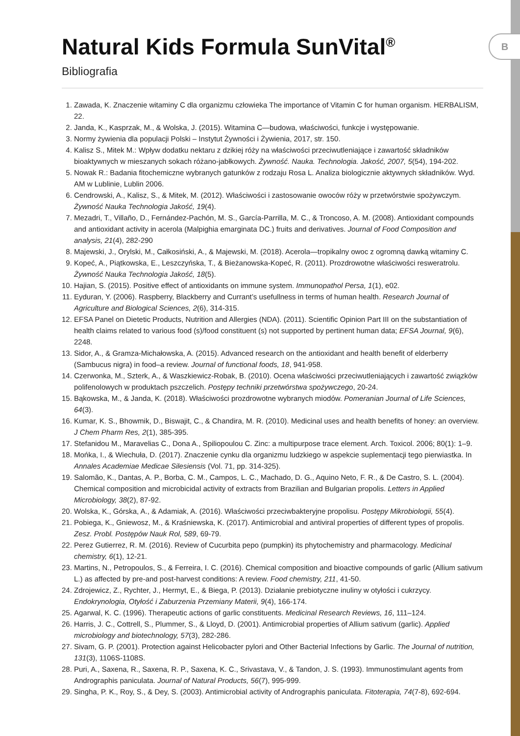B
Natural Kids Formula SunVital<sup>®</sup>
Bibliografia
1. Zawada, K. Znaczenie witaminy C dla organizmu człowieka The importance of Vitamin C for human organism. HERBALISM, 22.
2. Janda, K., Kasprzak, M., & Wolska, J. (2015). Witamina C—budowa, właściwości, funkcje i występowanie.
3. Normy żywienia dla populacji Polski – Instytut Żywności i Żywienia, 2017, str. 150.
4. Kalisz S., Mitek M.: Wpływ dodatku nektaru z dzikiej róży na właściwości przeciwutleniające i zawartość składników bioaktywnych w mieszanych sokach różano-jabłkowych. Żywność. Nauka. Technologia. Jakość, 2007, 5(54), 194-202.
5. Nowak R.: Badania fitochemiczne wybranych gatunków z rodzaju Rosa L. Analiza biologicznie aktywnych składników. Wyd. AM w Lublinie, Lublin 2006.
6. Cendrowski, A., Kalisz, S., & Mitek, M. (2012). Właściwości i zastosowanie owoców róży w przetwórstwie spożywczym. Żywność Nauka Technologia Jakość, 19(4).
7. Mezadri, T., Villaño, D., Fernández-Pachón, M. S., García-Parrilla, M. C., & Troncoso, A. M. (2008). Antioxidant compounds and antioxidant activity in acerola (Malpighia emarginata DC.) fruits and derivatives. Journal of Food Composition and analysis, 21(4), 282-290
8. Majewski, J., Orylski, M., Całkosiński, A., & Majewski, M. (2018). Acerola—tropikalny owoc z ogromną dawką witaminy C.
9. Kopeć, A., Piątkowska, E., Leszczyńska, T., & Bieżanowska-Kopeć, R. (2011). Prozdrowotne właściwości resweratrolu. Żywność Nauka Technologia Jakość, 18(5).
10. Hajian, S. (2015). Positive effect of antioxidants on immune system. Immunopathol Persa, 1(1), e02.
11. Eyduran, Y. (2006). Raspberry, Blackberry and Currant’s usefullness in terms of human health. Research Journal of Agriculture and Biological Sciences, 2(6), 314-315.
12. EFSA Panel on Dietetic Products, Nutrition and Allergies (NDA). (2011). Scientific Opinion Part III on the substantiation of health claims related to various food (s)/food constituent (s) not supported by pertinent human data; EFSA Journal, 9(6), 2248.
13. Sidor, A., & Gramza-Michałowska, A. (2015). Advanced research on the antioxidant and health benefit of elderberry (Sambucus nigra) in food–a review. Journal of functional foods, 18, 941-958.
14. Czerwonka, M., Szterk, A., & Waszkiewicz-Robak, B. (2010). Ocena właściwości przeciwutleniających i zawartość związków polifenolowych w produktach pszczelich. Postępy techniki przetwórstwa spożywczego, 20-24.
15. Bąkowska, M., & Janda, K. (2018). Właściwości prozdrowotne wybranych miodów. Pomeranian Journal of Life Sciences, 64(3).
16. Kumar, K. S., Bhowmik, D., Biswajit, C., & Chandira, M. R. (2010). Medicinal uses and health benefits of honey: an overview. J Chem Pharm Res, 2(1), 385-395.
17. Stefanidou M., Maravelias C., Dona A., Spiliopoulou C. Zinc: a multipurpose trace element. Arch. Toxicol. 2006; 80(1): 1–9.
18. Mońka, I., & Wiechuła, D. (2017). Znaczenie cynku dla organizmu ludzkiego w aspekcie suplementacji tego pierwiastka. In Annales Academiae Medicae Silesiensis (Vol. 71, pp. 314-325).
19. Salomão, K., Dantas, A. P., Borba, C. M., Campos, L. C., Machado, D. G., Aquino Neto, F. R., & De Castro, S. L. (2004). Chemical composition and microbicidal activity of extracts from Brazilian and Bulgarian propolis. Letters in Applied Microbiology, 38(2), 87-92.
20. Wolska, K., Górska, A., & Adamiak, A. (2016). Właściwości przeciwbakteryjne propolisu. Postępy Mikrobiologii, 55(4).
21. Pobiega, K., Gniewosz, M., & Kraśniewska, K. (2017). Antimicrobial and antiviral properties of different types of propolis. Zesz. Probl. Postępów Nauk Rol, 589, 69-79.
22. Perez Gutierrez, R. M. (2016). Review of Cucurbita pepo (pumpkin) its phytochemistry and pharmacology. Medicinal chemistry, 6(1), 12-21.
23. Martins, N., Petropoulos, S., & Ferreira, I. C. (2016). Chemical composition and bioactive compounds of garlic (Allium sativum L.) as affected by pre-and post-harvest conditions: A review. Food chemistry, 211, 41-50.
24. Zdrojewicz, Z., Rychter, J., Hermyt, E., & Biega, P. (2013). Działanie prebiotyczne inuliny w otyłości i cukrzycy. Endokrynologia, Otyłość i Zaburzenia Przemiany Materii, 9(4), 166-174.
25. Agarwal, K. C. (1996). Therapeutic actions of garlic constituents. Medicinal Research Reviews, 16, 111–124.
26. Harris, J. C., Cottrell, S., Plummer, S., & Lloyd, D. (2001). Antimicrobial properties of Allium sativum (garlic). Applied microbiology and biotechnology, 57(3), 282-286.
27. Sivam, G. P. (2001). Protection against Helicobacter pylori and Other Bacterial Infections by Garlic. The Journal of nutrition, 131(3), 1106S-1108S.
28. Puri, A., Saxena, R., Saxena, R. P., Saxena, K. C., Srivastava, V., & Tandon, J. S. (1993). Immunostimulant agents from Andrographis paniculata. Journal of Natural Products, 56(7), 995-999.
29. Singha, P. K., Roy, S., & Dey, S. (2003). Antimicrobial activity of Andrographis paniculata. Fitoterapia, 74(7-8), 692-694.